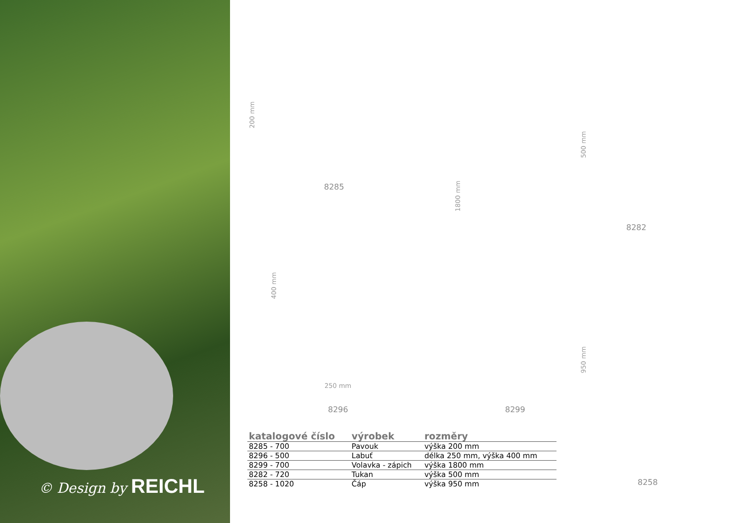© Design by REICHL
200 mm
8285
400 mm
250 mm
8296
1800 mm
8299
500 mm
8282
950 mm
8258
| katalogové číslo | výrobek | rozměry |
| --- | --- | --- |
| 8285 - 700 | Pavouk | výška 200 mm |
| 8296 - 500 | Labuť | délka 250 mm, výška 400 mm |
| 8299 - 700 | Volavka - zápich | výška 1800 mm |
| 8282 - 720 | Tukan | výška 500 mm |
| 8258 - 1020 | Čáp | výška 950 mm |